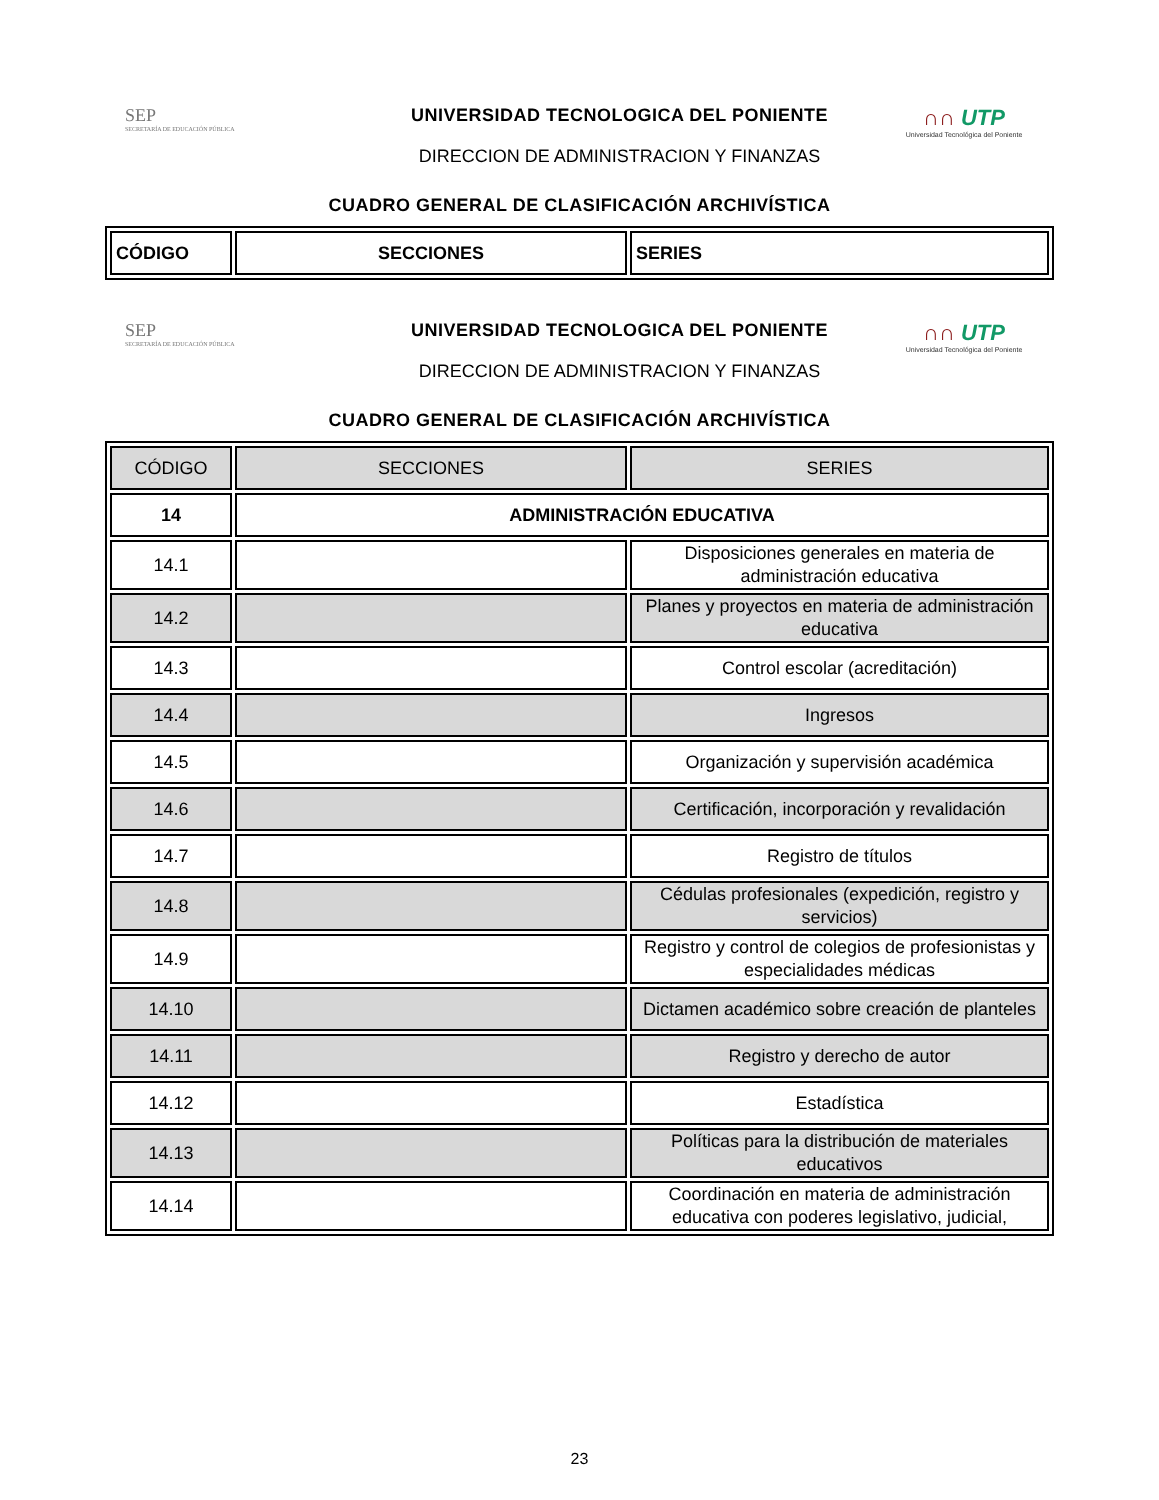SEP
SECRETARÍA DE EDUCACIÓN PÚBLICA
UNIVERSIDAD TECNOLOGICA DEL PONIENTE
DIRECCION DE ADMINISTRACION Y FINANZAS
∩∩ UTP
Universidad Tecnológica del Poniente
CUADRO GENERAL DE CLASIFICACIÓN ARCHIVÍSTICA
| CÓDIGO | SECCIONES | SERIES |
SEP
SECRETARÍA DE EDUCACIÓN PÚBLICA
UNIVERSIDAD TECNOLOGICA DEL PONIENTE
DIRECCION DE ADMINISTRACION Y FINANZAS
∩∩ UTP
Universidad Tecnológica del Poniente
CUADRO GENERAL DE CLASIFICACIÓN ARCHIVÍSTICA
| CÓDIGO | SECCIONES | SERIES |
| --- | --- | --- |
| 14 | ADMINISTRACIÓN EDUCATIVA | |
| 14.1 | | Disposiciones generales en materia de administración educativa |
| 14.2 | | Planes y proyectos en materia de administración educativa |
| 14.3 | | Control escolar (acreditación) |
| 14.4 | | Ingresos |
| 14.5 | | Organización y supervisión académica |
| 14.6 | | Certificación, incorporación y revalidación |
| 14.7 | | Registro de títulos |
| 14.8 | | Cédulas profesionales (expedición, registro y servicios) |
| 14.9 | | Registro y control de colegios de profesionistas y especialidades médicas |
| 14.10 | | Dictamen académico sobre creación de planteles |
| 14.11 | | Registro y derecho de autor |
| 14.12 | | Estadística |
| 14.13 | | Políticas para la distribución de materiales educativos |
| 14.14 | | Coordinación en materia de administración educativa con poderes legislativo, judicial, |
23